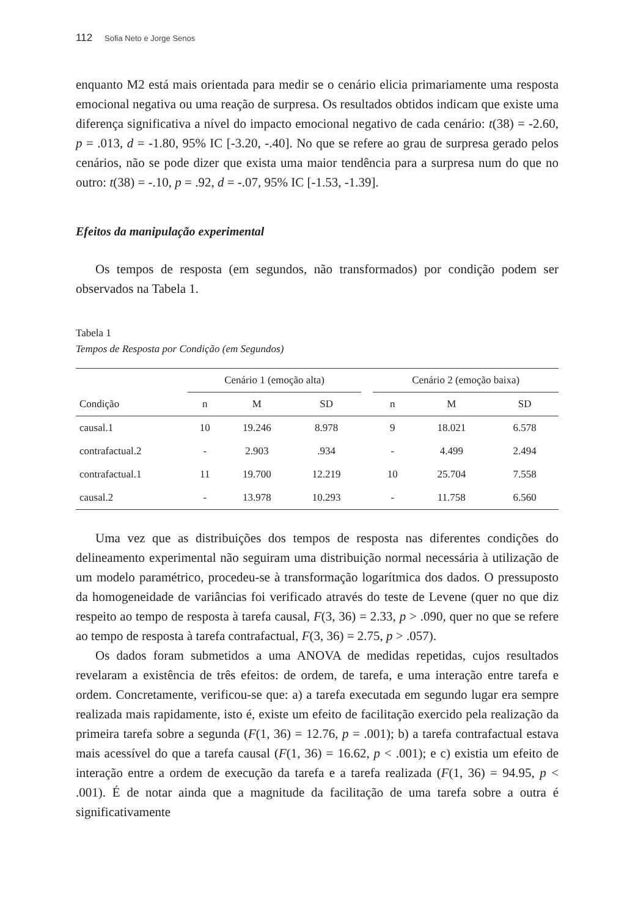112 Sofia Neto e Jorge Senos
enquanto M2 está mais orientada para medir se o cenário elicia primariamente uma resposta emocional negativa ou uma reação de surpresa. Os resultados obtidos indicam que existe uma diferença significativa a nível do impacto emocional negativo de cada cenário: t(38) = -2.60, p = .013, d = -1.80, 95% IC [-3.20, -.40]. No que se refere ao grau de surpresa gerado pelos cenários, não se pode dizer que exista uma maior tendência para a surpresa num do que no outro: t(38) = -.10, p = .92, d = -.07, 95% IC [-1.53, -1.39].
Efeitos da manipulação experimental
Os tempos de resposta (em segundos, não transformados) por condição podem ser observados na Tabela 1.
Tabela 1
Tempos de Resposta por Condição (em Segundos)
| | Cenário 1 (emoção alta) | | | | Cenário 2 (emoção baixa) | | |
| --- | --- | --- | --- | --- | --- | --- | --- |
| Condição | n | M | SD | | n | M | SD |
| causal.1 | 10 | 19.246 | 8.978 | | 9 | 18.021 | 6.578 |
| contrafactual.2 | - | 2.903 | .934 | | - | 4.499 | 2.494 |
| contrafactual.1 | 11 | 19.700 | 12.219 | | 10 | 25.704 | 7.558 |
| causal.2 | - | 13.978 | 10.293 | | - | 11.758 | 6.560 |
Uma vez que as distribuições dos tempos de resposta nas diferentes condições do delineamento experimental não seguiram uma distribuição normal necessária à utilização de um modelo paramétrico, procedeu-se à transformação logarítmica dos dados. O pressuposto da homogeneidade de variâncias foi verificado através do teste de Levene (quer no que diz respeito ao tempo de resposta à tarefa causal, F(3, 36) = 2.33, p > .090, quer no que se refere ao tempo de resposta à tarefa contrafactual, F(3, 36) = 2.75, p > .057).
Os dados foram submetidos a uma ANOVA de medidas repetidas, cujos resultados revelaram a existência de três efeitos: de ordem, de tarefa, e uma interação entre tarefa e ordem. Concretamente, verificou-se que: a) a tarefa executada em segundo lugar era sempre realizada mais rapidamente, isto é, existe um efeito de facilitação exercido pela realização da primeira tarefa sobre a segunda (F(1, 36) = 12.76, p = .001); b) a tarefa contrafactual estava mais acessível do que a tarefa causal (F(1, 36) = 16.62, p < .001); e c) existia um efeito de interação entre a ordem de execução da tarefa e a tarefa realizada (F(1, 36) = 94.95, p < .001). É de notar ainda que a magnitude da facilitação de uma tarefa sobre a outra é significativamente